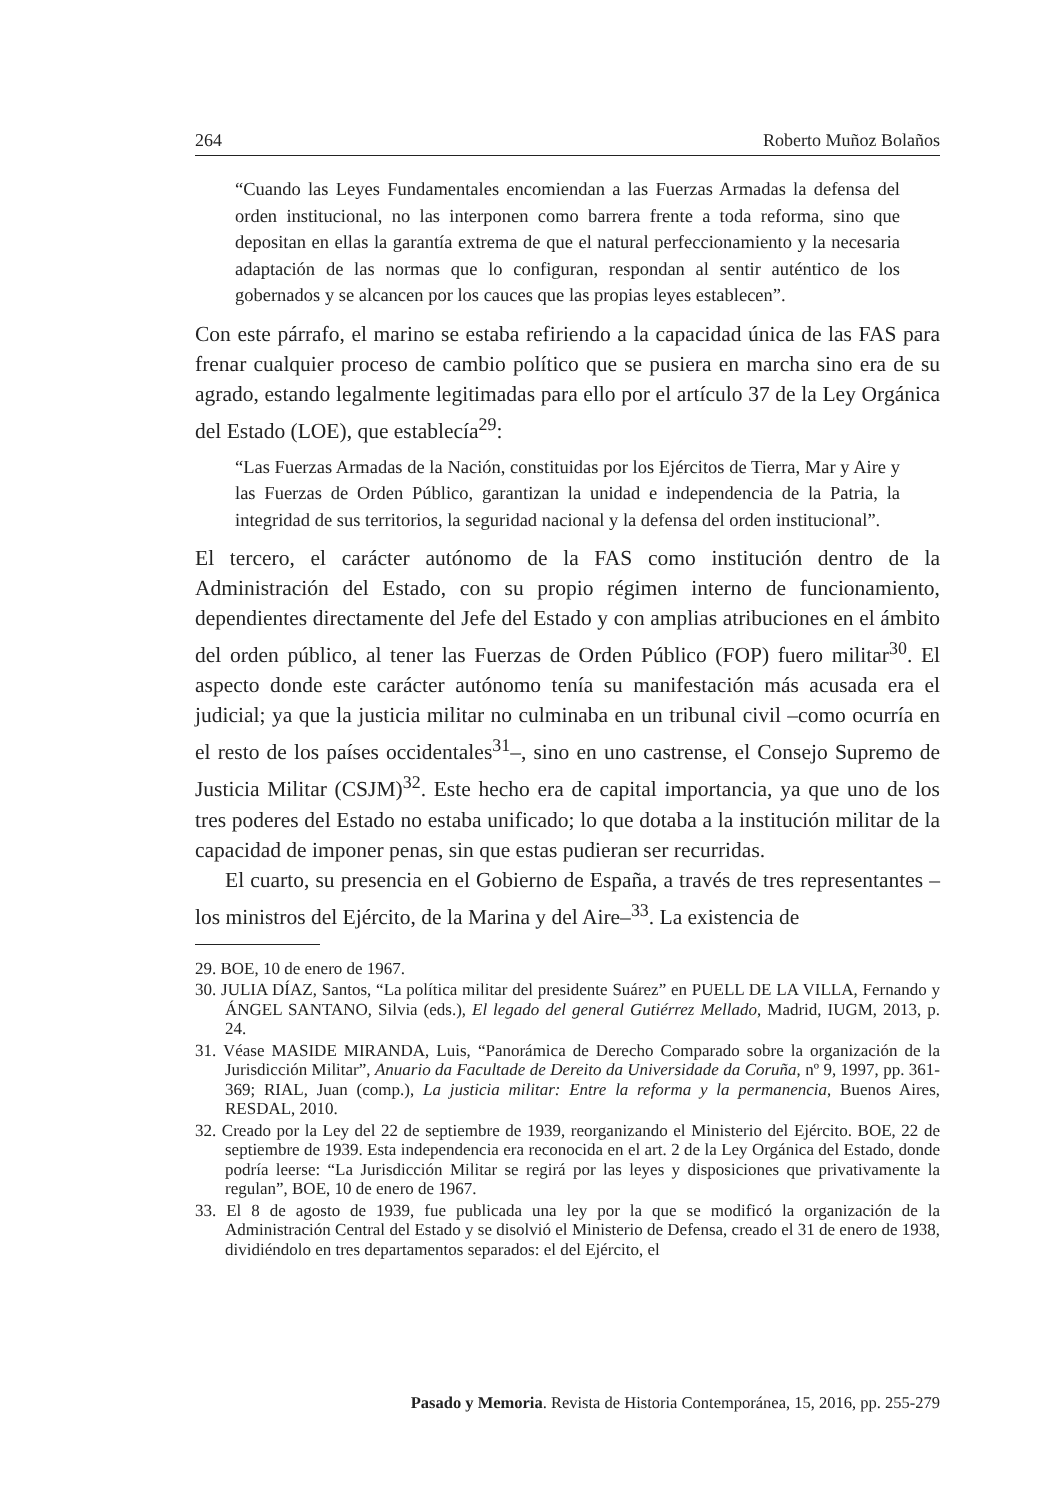264 Roberto Muñoz Bolaños
“Cuando las Leyes Fundamentales encomiendan a las Fuerzas Armadas la defensa del orden institucional, no las interponen como barrera frente a toda reforma, sino que depositan en ellas la garantía extrema de que el natural perfeccionamiento y la necesaria adaptación de las normas que lo configuran, respondan al sentir auténtico de los gobernados y se alcancen por los cauces que las propias leyes establecen”.
Con este párrafo, el marino se estaba refiriendo a la capacidad única de las FAS para frenar cualquier proceso de cambio político que se pusiera en marcha sino era de su agrado, estando legalmente legitimadas para ello por el artículo 37 de la Ley Orgánica del Estado (LOE), que establecía<sup>29</sup>:
“Las Fuerzas Armadas de la Nación, constituidas por los Ejércitos de Tierra, Mar y Aire y las Fuerzas de Orden Público, garantizan la unidad e independencia de la Patria, la integridad de sus territorios, la seguridad nacional y la defensa del orden institucional”.
El tercero, el carácter autónomo de la FAS como institución dentro de la Administración del Estado, con su propio régimen interno de funcionamiento, dependientes directamente del Jefe del Estado y con amplias atribuciones en el ámbito del orden público, al tener las Fuerzas de Orden Público (FOP) fuero militar<sup>30</sup>. El aspecto donde este carácter autónomo tenía su manifestación más acusada era el judicial; ya que la justicia militar no culminaba en un tribunal civil –como ocurría en el resto de los países occidentales<sup>31</sup>–, sino en uno castrense, el Consejo Supremo de Justicia Militar (CSJM)<sup>32</sup>. Este hecho era de capital importancia, ya que uno de los tres poderes del Estado no estaba unificado; lo que dotaba a la institución militar de la capacidad de imponer penas, sin que estas pudieran ser recurridas.
El cuarto, su presencia en el Gobierno de España, a través de tres representantes –los ministros del Ejército, de la Marina y del Aire–<sup>33</sup>. La existencia de
29. BOE, 10 de enero de 1967.
30. JULIA DÍAZ, Santos, “La política militar del presidente Suárez” en PUELL DE LA VILLA, Fernando y ÁNGEL SANTANO, Silvia (eds.), El legado del general Gutiérrez Mellado, Madrid, IUGM, 2013, p. 24.
31. Véase MASIDE MIRANDA, Luis, “Panorámica de Derecho Comparado sobre la organización de la Jurisdicción Militar”, Anuario da Facultade de Dereito da Universidade da Coruña, nº 9, 1997, pp. 361-369; RIAL, Juan (comp.), La justicia militar: Entre la reforma y la permanencia, Buenos Aires, RESDAL, 2010.
32. Creado por la Ley del 22 de septiembre de 1939, reorganizando el Ministerio del Ejército. BOE, 22 de septiembre de 1939. Esta independencia era reconocida en el art. 2 de la Ley Orgánica del Estado, donde podría leerse: “La Jurisdicción Militar se regirá por las leyes y disposiciones que privativamente la regulan”, BOE, 10 de enero de 1967.
33. El 8 de agosto de 1939, fue publicada una ley por la que se modificó la organización de la Administración Central del Estado y se disolvió el Ministerio de Defensa, creado el 31 de enero de 1938, dividiéndolo en tres departamentos separados: el del Ejército, el
Pasado y Memoria. Revista de Historia Contemporánea, 15, 2016, pp. 255-279